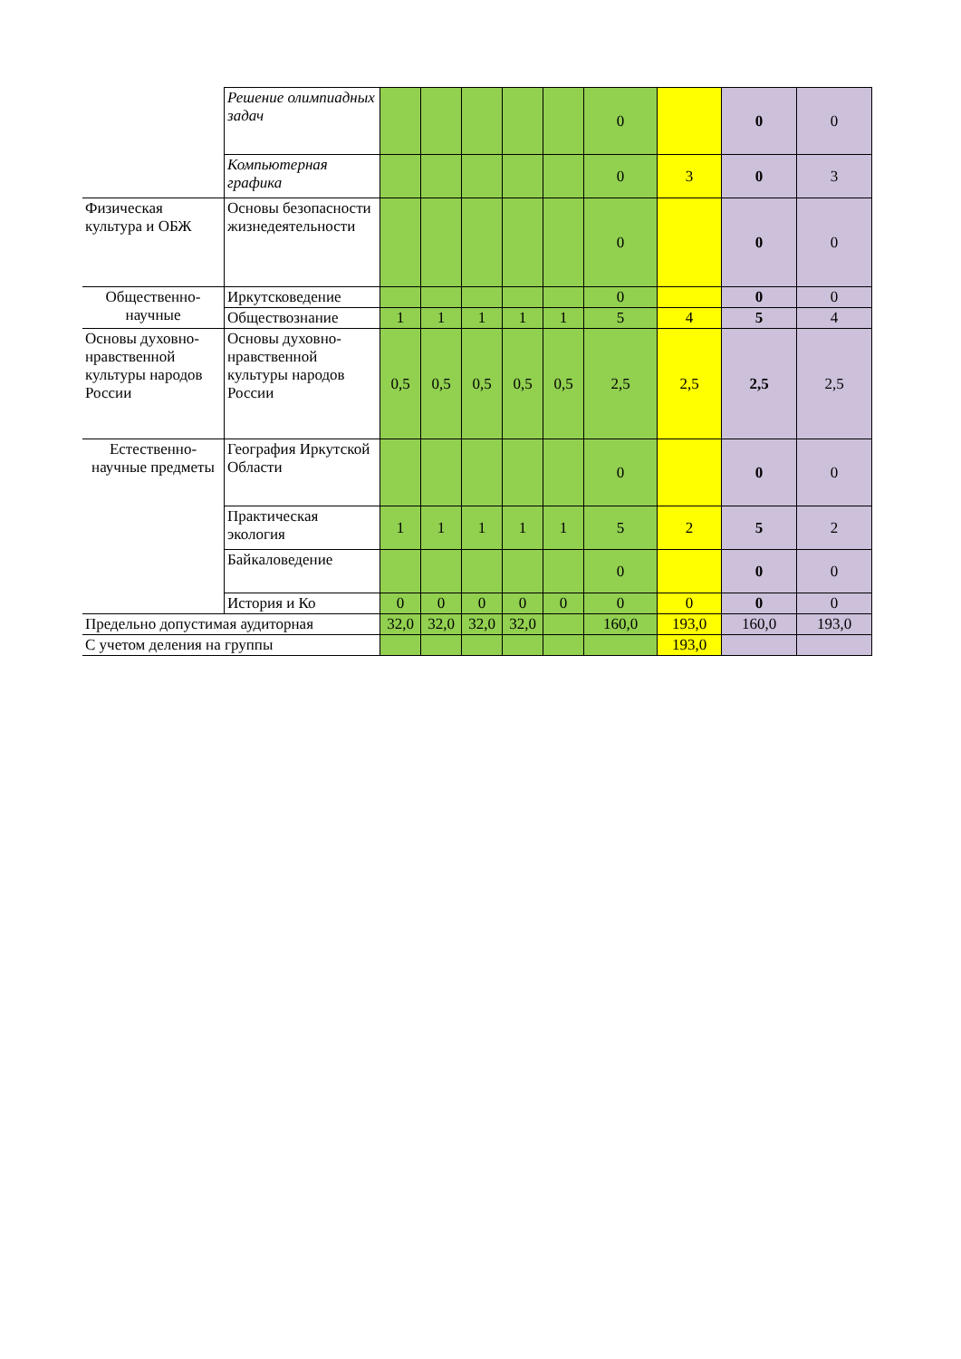| | Решение олимпиадных задач | | | | | | 0 | | 0 | 0 |
| | Компьютерная графика | | | | | | 0 | 3 | 0 | 3 |
| Физическая культура и ОБЖ | Основы безопасности жизнедеятельности | | | | | | 0 | | 0 | 0 |
| Общественно-научные | Иркутсковедение | | | | | | 0 | | 0 | 0 |
| | Обществознание | 1 | 1 | 1 | 1 | 1 | 5 | 4 | 5 | 4 |
| Основы духовно-нравственной культуры народов России | Основы духовно-нравственной культуры народов России | 0,5 | 0,5 | 0,5 | 0,5 | 0,5 | 2,5 | 2,5 | 2,5 | 2,5 |
| Естественно-научные предметы | География Иркутской Области | | | | | | 0 | | 0 | 0 |
| | Практическая экология | 1 | 1 | 1 | 1 | 1 | 5 | 2 | 5 | 2 |
| | Байкаловедение | | | | | | 0 | | 0 | 0 |
| | История и Ко | 0 | 0 | 0 | 0 | 0 | 0 | 0 | 0 | 0 |
| Предельно допустимая аудиторная | | 32,0 | 32,0 | 32,0 | 32,0 | | 160,0 | 193,0 | 160,0 | 193,0 |
| С учетом деления на группы | | | | | | | | 193,0 | | |